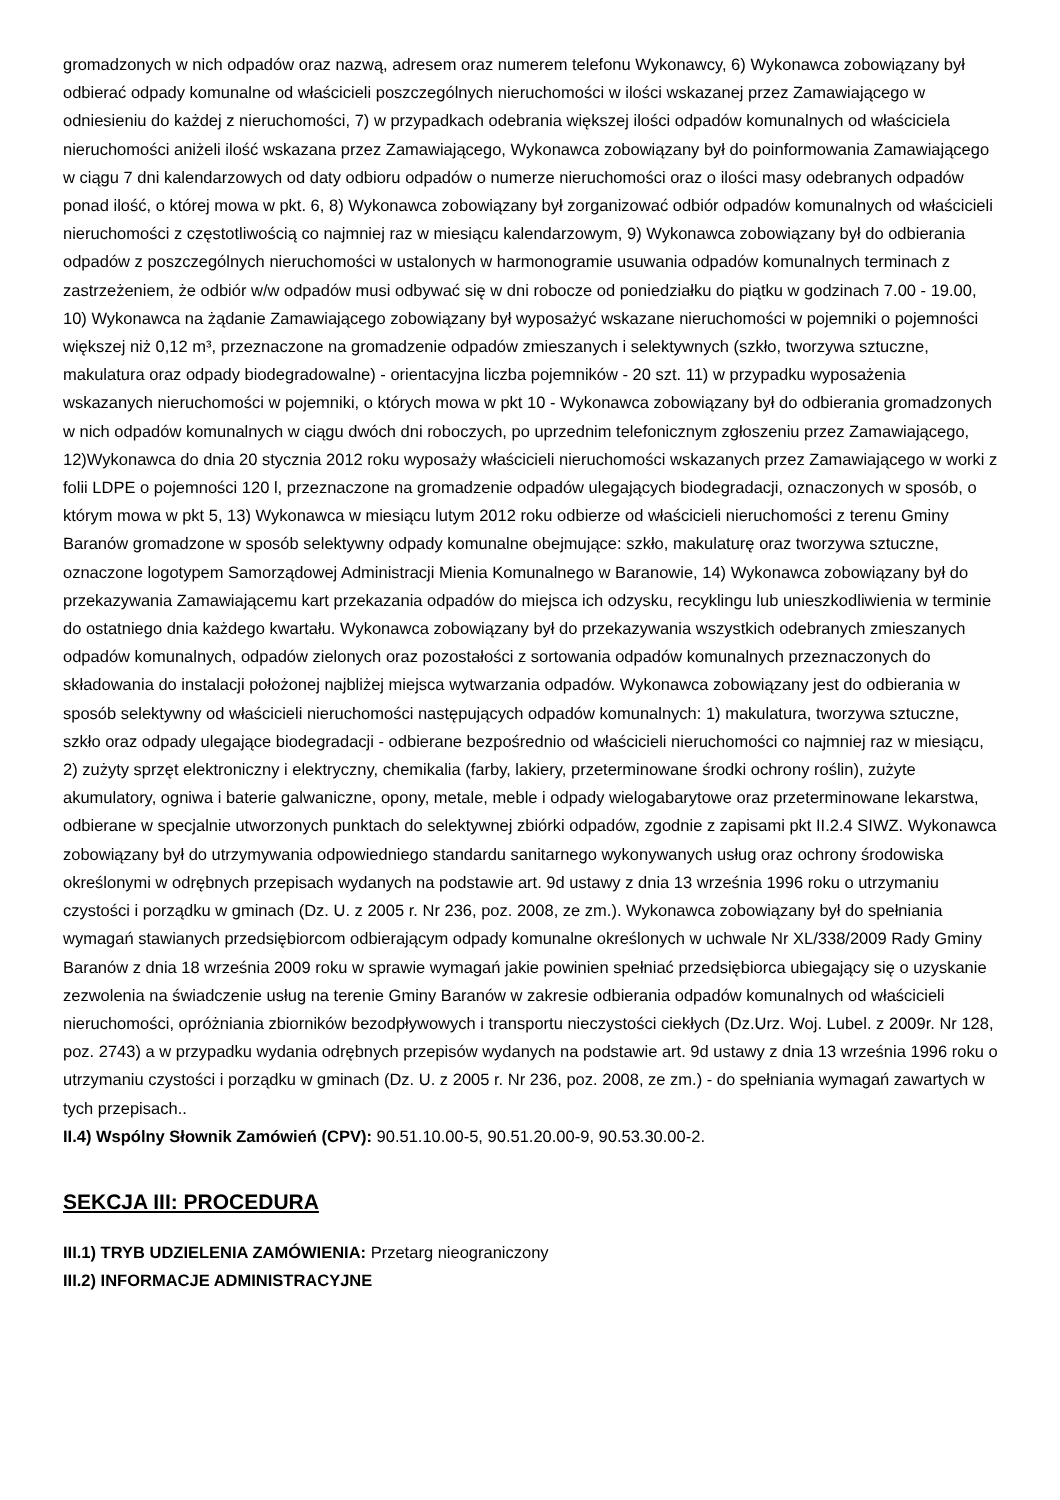gromadzonych w nich odpadów oraz nazwą, adresem oraz numerem telefonu Wykonawcy, 6) Wykonawca zobowiązany był odbierać odpady komunalne od właścicieli poszczególnych nieruchomości w ilości wskazanej przez Zamawiającego w odniesieniu do każdej z nieruchomości, 7) w przypadkach odebrania większej ilości odpadów komunalnych od właściciela nieruchomości aniżeli ilość wskazana przez Zamawiającego, Wykonawca zobowiązany był do poinformowania Zamawiającego w ciągu 7 dni kalendarzowych od daty odbioru odpadów o numerze nieruchomości oraz o ilości masy odebranych odpadów ponad ilość, o której mowa w pkt. 6, 8) Wykonawca zobowiązany był zorganizować odbiór odpadów komunalnych od właścicieli nieruchomości z częstotliwością co najmniej raz w miesiącu kalendarzowym, 9) Wykonawca zobowiązany był do odbierania odpadów z poszczególnych nieruchomości w ustalonych w harmonogramie usuwania odpadów komunalnych terminach z zastrzeżeniem, że odbiór w/w odpadów musi odbywać się w dni robocze od poniedziałku do piątku w godzinach 7.00 - 19.00, 10) Wykonawca na żądanie Zamawiającego zobowiązany był wyposażyć wskazane nieruchomości w pojemniki o pojemności większej niż 0,12 m³, przeznaczone na gromadzenie odpadów zmieszanych i selektywnych (szkło, tworzywa sztuczne, makulatura oraz odpady biodegradowalne) - orientacyjna liczba pojemników - 20 szt. 11) w przypadku wyposażenia wskazanych nieruchomości w pojemniki, o których mowa w pkt 10 - Wykonawca zobowiązany był do odbierania gromadzonych w nich odpadów komunalnych w ciągu dwóch dni roboczych, po uprzednim telefonicznym zgłoszeniu przez Zamawiającego, 12)Wykonawca do dnia 20 stycznia 2012 roku wyposaży właścicieli nieruchomości wskazanych przez Zamawiającego w worki z folii LDPE o pojemności 120 l, przeznaczone na gromadzenie odpadów ulegających biodegradacji, oznaczonych w sposób, o którym mowa w pkt 5, 13) Wykonawca w miesiącu lutym 2012 roku odbierze od właścicieli nieruchomości z terenu Gminy Baranów gromadzone w sposób selektywny odpady komunalne obejmujące: szkło, makulaturę oraz tworzywa sztuczne, oznaczone logotypem Samorządowej Administracji Mienia Komunalnego w Baranowie, 14) Wykonawca zobowiązany był do przekazywania Zamawiającemu kart przekazania odpadów do miejsca ich odzysku, recyklingu lub unieszkodliwienia w terminie do ostatniego dnia każdego kwartału. Wykonawca zobowiązany był do przekazywania wszystkich odebranych zmieszanych odpadów komunalnych, odpadów zielonych oraz pozostałości z sortowania odpadów komunalnych przeznaczonych do składowania do instalacji położonej najbliżej miejsca wytwarzania odpadów. Wykonawca zobowiązany jest do odbierania w sposób selektywny od właścicieli nieruchomości następujących odpadów komunalnych: 1) makulatura, tworzywa sztuczne, szkło oraz odpady ulegające biodegradacji - odbierane bezpośrednio od właścicieli nieruchomości co najmniej raz w miesiącu, 2) zużyty sprzęt elektroniczny i elektryczny, chemikalia (farby, lakiery, przeterminowane środki ochrony roślin), zużyte akumulatory, ogniwa i baterie galwaniczne, opony, metale, meble i odpady wielogabarytowe oraz przeterminowane lekarstwa, odbierane w specjalnie utworzonych punktach do selektywnej zbiórki odpadów, zgodnie z zapisami pkt II.2.4 SIWZ. Wykonawca zobowiązany był do utrzymywania odpowiedniego standardu sanitarnego wykonywanych usług oraz ochrony środowiska określonymi w odrębnych przepisach wydanych na podstawie art. 9d ustawy z dnia 13 września 1996 roku o utrzymaniu czystości i porządku w gminach (Dz. U. z 2005 r. Nr 236, poz. 2008, ze zm.). Wykonawca zobowiązany był do spełniania wymagań stawianych przedsiębiorcom odbierającym odpady komunalne określonych w uchwale Nr XL/338/2009 Rady Gminy Baranów z dnia 18 września 2009 roku w sprawie wymagań jakie powinien spełniać przedsiębiorca ubiegający się o uzyskanie zezwolenia na świadczenie usług na terenie Gminy Baranów w zakresie odbierania odpadów komunalnych od właścicieli nieruchomości, opróżniania zbiorników bezodpływowych i transportu nieczystości ciekłych (Dz.Urz. Woj. Lubel. z 2009r. Nr 128, poz. 2743) a w przypadku wydania odrębnych przepisów wydanych na podstawie art. 9d ustawy z dnia 13 września 1996 roku o utrzymaniu czystości i porządku w gminach (Dz. U. z 2005 r. Nr 236, poz. 2008, ze zm.) - do spełniania wymagań zawartych w tych przepisach..
II.4) Wspólny Słownik Zamówień (CPV): 90.51.10.00-5, 90.51.20.00-9, 90.53.30.00-2.
SEKCJA III: PROCEDURA
III.1) TRYB UDZIELENIA ZAMÓWIENIA: Przetarg nieograniczony
III.2) INFORMACJE ADMINISTRACYJNE